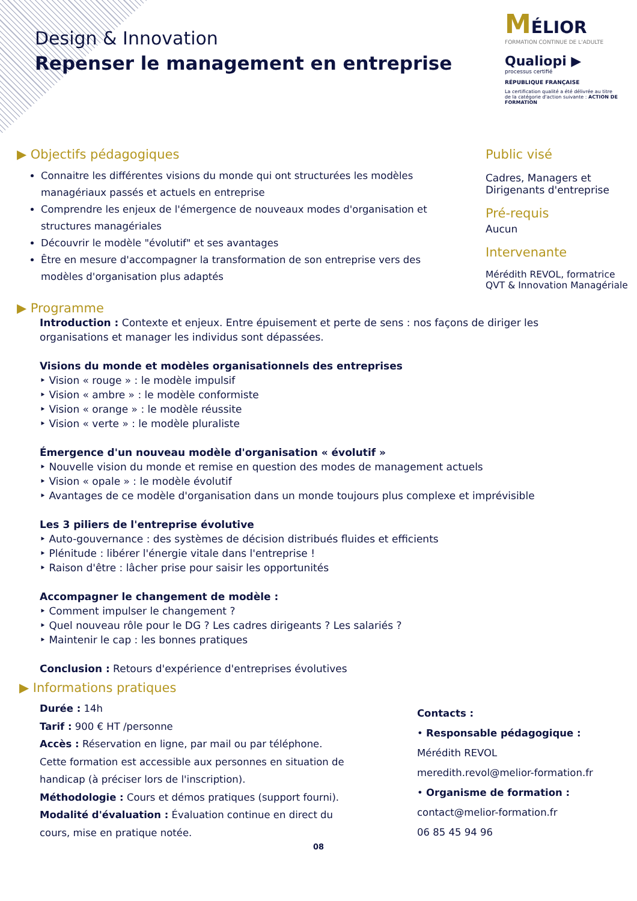Design & Innovation
Repenser le management en entreprise
MÉLIOR
FORMATION CONTINUE DE L'ADULTE
Qualiopi ▶
processus certifié
RÉPUBLIQUE FRANÇAISE
La certification qualité a été délivrée au titre de la catégorie d'action suivante : ACTION DE FORMATION
▶ Objectifs pédagogiques
Connaitre les différentes visions du monde qui ont structurées les modèles managériaux passés et actuels en entreprise
Comprendre les enjeux de l'émergence de nouveaux modes d'organisation et structures managériales
Découvrir le modèle "évolutif" et ses avantages
Être en mesure d'accompagner la transformation de son entreprise vers des modèles d'organisation plus adaptés
▶ Programme
Public visé
Cadres, Managers et Dirigenants d'entreprise
Pré-requis
Aucun
Intervenante
Mérédith REVOL, formatrice QVT & Innovation Managériale
Introduction : Contexte et enjeux. Entre épuisement et perte de sens : nos façons de diriger les organisations et manager les individus sont dépassées.
Visions du monde et modèles organisationnels des entreprises
‣ Vision « rouge » : le modèle impulsif
‣ Vision « ambre » : le modèle conformiste
‣ Vision « orange » : le modèle réussite
‣ Vision « verte » : le modèle pluraliste
Émergence d'un nouveau modèle d'organisation « évolutif »
‣ Nouvelle vision du monde et remise en question des modes de management actuels
‣ Vision « opale » : le modèle évolutif
‣ Avantages de ce modèle d'organisation dans un monde toujours plus complexe et imprévisible
Les 3 piliers de l'entreprise évolutive
‣ Auto-gouvernance : des systèmes de décision distribués fluides et efficients
‣ Plénitude : libérer l'énergie vitale dans l'entreprise !
‣ Raison d'être : lâcher prise pour saisir les opportunités
Accompagner le changement de modèle :
‣ Comment impulser le changement ?
‣ Quel nouveau rôle pour le DG ? Les cadres dirigeants ? Les salariés ?
‣ Maintenir le cap : les bonnes pratiques
Conclusion : Retours d'expérience d'entreprises évolutives
▶ Informations pratiques
Durée : 14h
Tarif : 900 € HT /personne
Accès : Réservation en ligne, par mail ou par téléphone.
Cette formation est accessible aux personnes en situation de handicap (à préciser lors de l'inscription).
Méthodologie : Cours et démos pratiques (support fourni).
Modalité d'évaluation : Évaluation continue en direct du cours, mise en pratique notée.
Contacts :
• Responsable pédagogique :
Mérédith REVOL
meredith.revol@melior-formation.fr
• Organisme de formation :
contact@melior-formation.fr
06 85 45 94 96
08